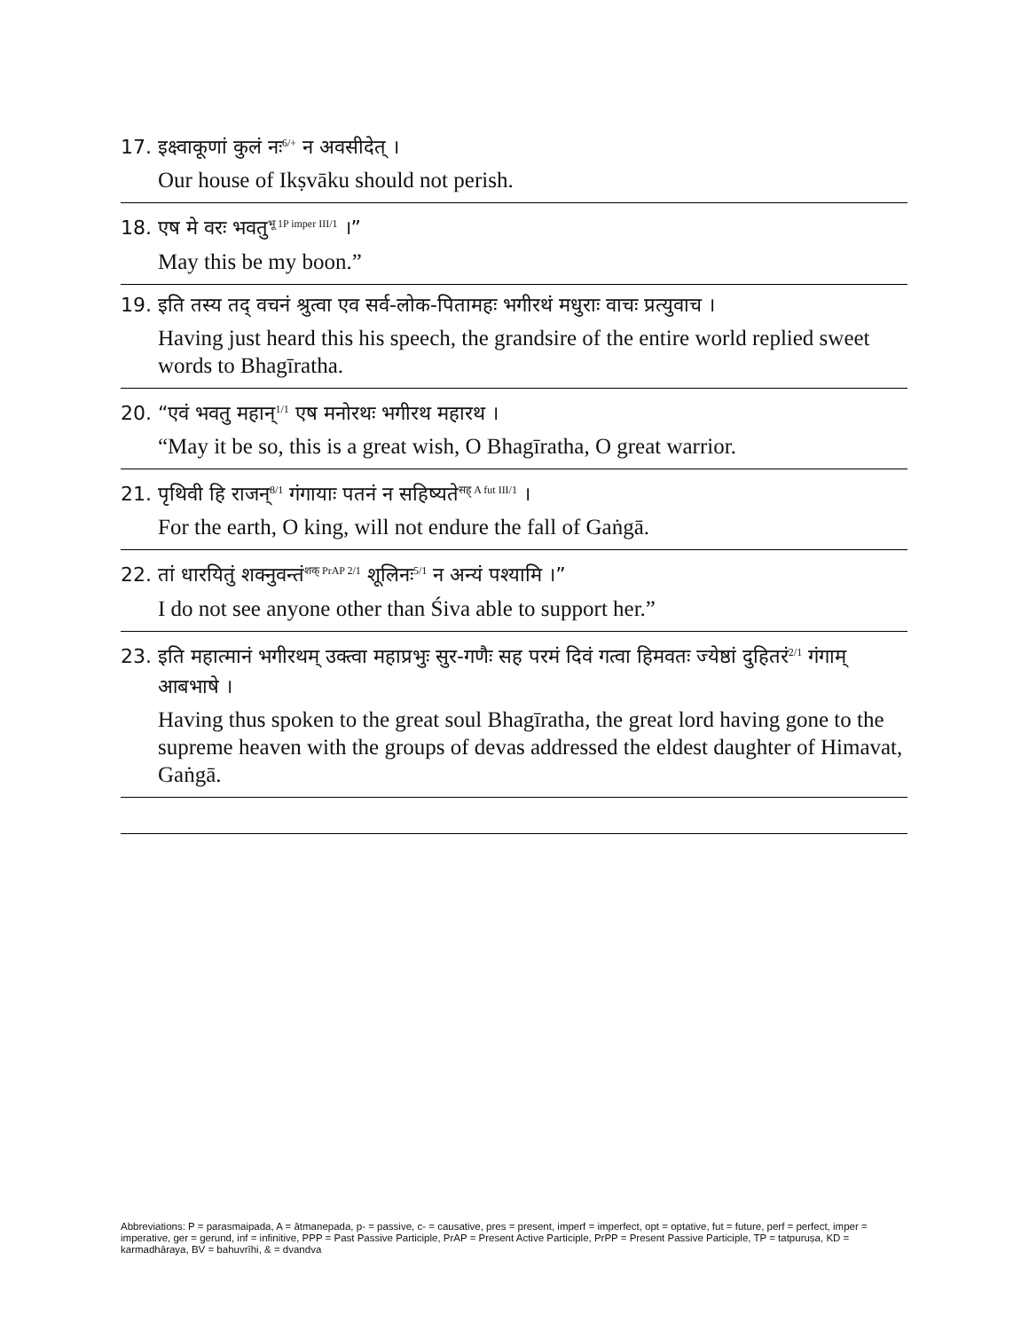17. इक्ष्वाकूणां कुलं नः<sup>6/+</sup> न अवसीदेत् ।
Our house of Ikṣvāku should not perish.
18. एष मे वरः भवतु<sup>भू 1P imper III/1</sup> ।”
May this be my boon.”
19. इति तस्य तद् वचनं श्रुत्वा एव सर्व-लोक-पितामहः भगीरथं मधुराः वाचः प्रत्युवाच ।
Having just heard this his speech, the grandsire of the entire world replied sweet words to Bhagīratha.
20. “एवं भवतु महान्<sup>1/1</sup> एष मनोरथः भगीरथ महारथ ।
“May it be so, this is a great wish, O Bhagīratha, O great warrior.
21. पृथिवी हि राजन्<sup>8/1</sup> गंगायाः पतनं न सहिष्यते<sup>सह् A fut III/1</sup> ।
For the earth, O king, will not endure the fall of Gaṅgā.
22. तां धारयितुं शक्नुवन्तं<sup>शक् PrAP 2/1</sup> शूलिनः<sup>5/1</sup> न अन्यं पश्यामि ।”
I do not see anyone other than Śiva able to support her.”
23. इति महात्मानं भगीरथम् उक्त्वा महाप्रभुः सुर-गणैः सह परमं दिवं गत्वा हिमवतः ज्येष्ठां दुहितरं<sup>2/1</sup> गंगाम् आबभाषे ।
Having thus spoken to the great soul Bhagīratha, the great lord having gone to the supreme heaven with the groups of devas addressed the eldest daughter of Himavat, Gaṅgā.
Abbreviations: P = parasmaipada, A = ātmanepada, p- = passive, c- = causative, pres = present, imperf = imperfect, opt = optative, fut = future, perf = perfect, imper = imperative, ger = gerund, inf = infinitive, PPP = Past Passive Participle, PrAP = Present Active Participle, PrPP = Present Passive Participle, TP = tatpuruṣa, KD = karmadhāraya, BV = bahuvrīhi, & = dvandva